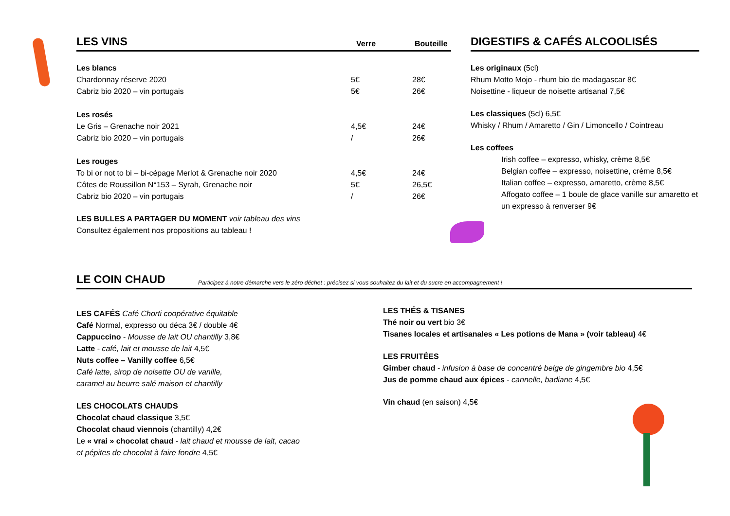LES VINS
Verre Bouteille
| Les blancs | | |
| Chardonnay réserve 2020 | 5€ | 28€ |
| Cabriz bio 2020 – vin portugais | 5€ | 26€ |
| Les rosés | | |
| Le Gris – Grenache noir 2021 | 4,5€ | 24€ |
| Cabriz bio 2020 – vin portugais | / | 26€ |
| Les rouges | | |
| To bi or not to bi – bi-cépage Merlot & Grenache noir 2020 | 4,5€ | 24€ |
| Côtes de Roussillon N°153 – Syrah, Grenache noir | 5€ | 26,5€ |
| Cabriz bio 2020 – vin portugais | / | 26€ |
LES BULLES A PARTAGER DU MOMENT voir tableau des vins
Consultez également nos propositions au tableau !
DIGESTIFS & CAFÉS ALCOOLISÉS
Les originaux (5cl)
Rhum Motto Mojo - rhum bio de madagascar 8€
Noisettine - liqueur de noisette artisanal 7,5€
Les classiques (5cl) 6,5€
Whisky / Rhum / Amaretto / Gin / Limoncello / Cointreau
Les coffees
Irish coffee – expresso, whisky, crème 8,5€
Belgian coffee – expresso, noisettine, crème 8,5€
Italian coffee – expresso, amaretto, crème 8,5€
Affogato coffee – 1 boule de glace vanille sur amaretto et un expresso à renverser 9€
LE COIN CHAUD
Participez à notre démarche vers le zéro déchet : précisez si vous souhaitez du lait et du sucre en accompagnement !
LES CAFÉS Café Chorti coopérative équitable
Café Normal, expresso ou déca 3€ / double 4€
Cappuccino - Mousse de lait OU chantilly 3,8€
Latte - café, lait et mousse de lait 4,5€
Nuts coffee – Vanilly coffee 6,5€
Café latte, sirop de noisette OU de vanille,
caramel au beurre salé maison et chantilly
LES CHOCOLATS CHAUDS
Chocolat chaud classique 3,5€
Chocolat chaud viennois (chantilly) 4,2€
Le « vrai » chocolat chaud - lait chaud et mousse de lait, cacao
et pépites de chocolat à faire fondre 4,5€
LES THÉS & TISANES
Thé noir ou vert bio 3€
Tisanes locales et artisanales « Les potions de Mana » (voir tableau) 4€
LES FRUITÉES
Gimber chaud - infusion à base de concentré belge de gingembre bio 4,5€
Jus de pomme chaud aux épices - cannelle, badiane 4,5€
Vin chaud (en saison) 4,5€